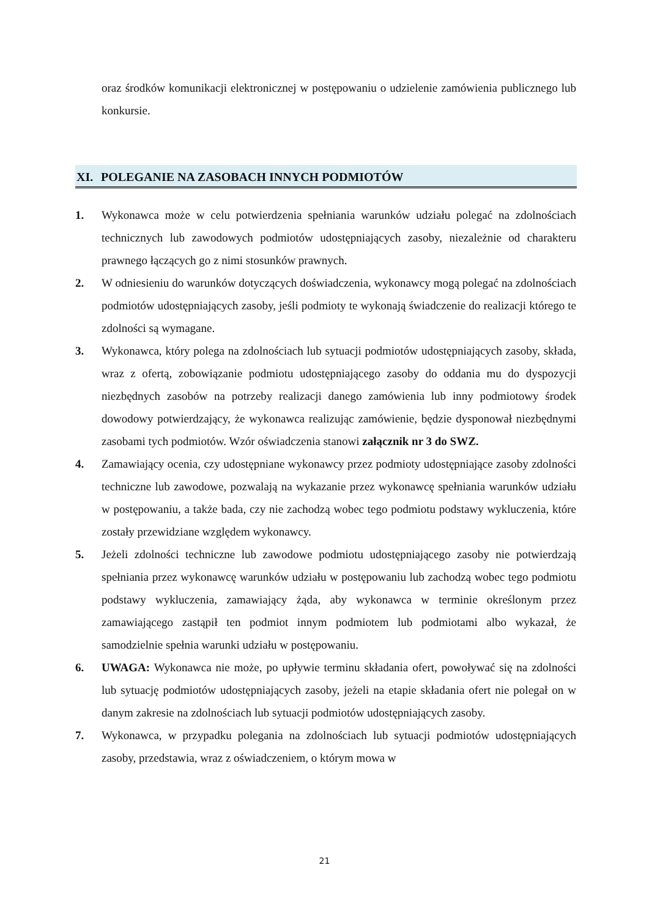oraz środków komunikacji elektronicznej w postępowaniu o udzielenie zamówienia publicznego lub konkursie.
XI. POLEGANIE NA ZASOBACH INNYCH PODMIOTÓW
1. Wykonawca może w celu potwierdzenia spełniania warunków udziału polegać na zdolnościach technicznych lub zawodowych podmiotów udostępniających zasoby, niezależnie od charakteru prawnego łączących go z nimi stosunków prawnych.
2. W odniesieniu do warunków dotyczących doświadczenia, wykonawcy mogą polegać na zdolnościach podmiotów udostępniających zasoby, jeśli podmioty te wykonają świadczenie do realizacji którego te zdolności są wymagane.
3. Wykonawca, który polega na zdolnościach lub sytuacji podmiotów udostępniających zasoby, składa, wraz z ofertą, zobowiązanie podmiotu udostępniającego zasoby do oddania mu do dyspozycji niezbędnych zasobów na potrzeby realizacji danego zamówienia lub inny podmiotowy środek dowodowy potwierdzający, że wykonawca realizując zamówienie, będzie dysponował niezbędnymi zasobami tych podmiotów. Wzór oświadczenia stanowi załącznik nr 3 do SWZ.
4. Zamawiający ocenia, czy udostępniane wykonawcy przez podmioty udostępniające zasoby zdolności techniczne lub zawodowe, pozwalają na wykazanie przez wykonawcę spełniania warunków udziału w postępowaniu, a także bada, czy nie zachodzą wobec tego podmiotu podstawy wykluczenia, które zostały przewidziane względem wykonawcy.
5. Jeżeli zdolności techniczne lub zawodowe podmiotu udostępniającego zasoby nie potwierdzają spełniania przez wykonawcę warunków udziału w postępowaniu lub zachodzą wobec tego podmiotu podstawy wykluczenia, zamawiający żąda, aby wykonawca w terminie określonym przez zamawiającego zastąpił ten podmiot innym podmiotem lub podmiotami albo wykazał, że samodzielnie spełnia warunki udziału w postępowaniu.
6. UWAGA: Wykonawca nie może, po upływie terminu składania ofert, powoływać się na zdolności lub sytuację podmiotów udostępniających zasoby, jeżeli na etapie składania ofert nie polegał on w danym zakresie na zdolnościach lub sytuacji podmiotów udostępniających zasoby.
7. Wykonawca, w przypadku polegania na zdolnościach lub sytuacji podmiotów udostępniających zasoby, przedstawia, wraz z oświadczeniem, o którym mowa w
21